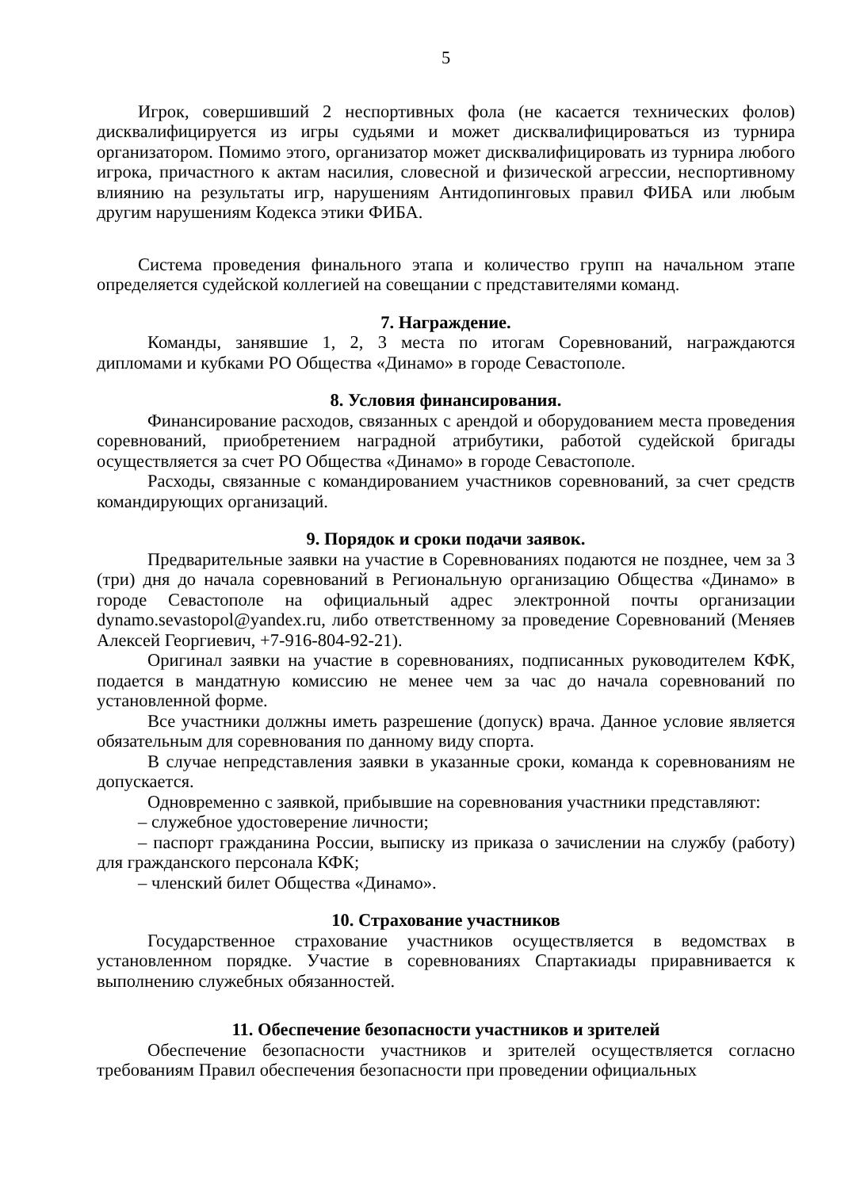5
Игрок, совершивший 2 неспортивных фола (не касается технических фолов) дисквалифицируется из игры судьями и может дисквалифицироваться из турнира организатором. Помимо этого, организатор может дисквалифицировать из турнира любого игрока, причастного к актам насилия, словесной и физической агрессии, неспортивному влиянию на результаты игр, нарушениям Антидопинговых правил ФИБА или любым другим нарушениям Кодекса этики ФИБА.
Система проведения финального этапа и количество групп на начальном этапе определяется судейской коллегией на совещании с представителями команд.
7. Награждение.
Команды, занявшие 1, 2, 3 места по итогам Соревнований, награждаются дипломами и кубками РО Общества «Динамо» в городе Севастополе.
8. Условия финансирования.
Финансирование расходов, связанных с арендой и оборудованием места проведения соревнований, приобретением наградной атрибутики, работой судейской бригады осуществляется за счет РО Общества «Динамо» в городе Севастополе.
Расходы, связанные с командированием участников соревнований, за счет средств командирующих организаций.
9. Порядок и сроки подачи заявок.
Предварительные заявки на участие в Соревнованиях подаются не позднее, чем за 3 (три) дня до начала соревнований в Региональную организацию Общества «Динамо» в городе Севастополе на официальный адрес электронной почты организации dynamo.sevastopol@yandex.ru, либо ответственному за проведение Соревнований (Меняев Алексей Георгиевич, +7-916-804-92-21).
Оригинал заявки на участие в соревнованиях, подписанных руководителем КФК, подается в мандатную комиссию не менее чем за час до начала соревнований по установленной форме.
Все участники должны иметь разрешение (допуск) врача. Данное условие является обязательным для соревнования по данному виду спорта.
В случае непредставления заявки в указанные сроки, команда к соревнованиям не допускается.
Одновременно с заявкой, прибывшие на соревнования участники представляют:
– служебное удостоверение личности;
– паспорт гражданина России, выписку из приказа о зачислении на службу (работу) для гражданского персонала КФК;
– членский билет Общества «Динамо».
10. Страхование участников
Государственное страхование участников осуществляется в ведомствах в установленном порядке. Участие в соревнованиях Спартакиады приравнивается к выполнению служебных обязанностей.
11. Обеспечение безопасности участников и зрителей
Обеспечение безопасности участников и зрителей осуществляется согласно требованиям Правил обеспечения безопасности при проведении официальных